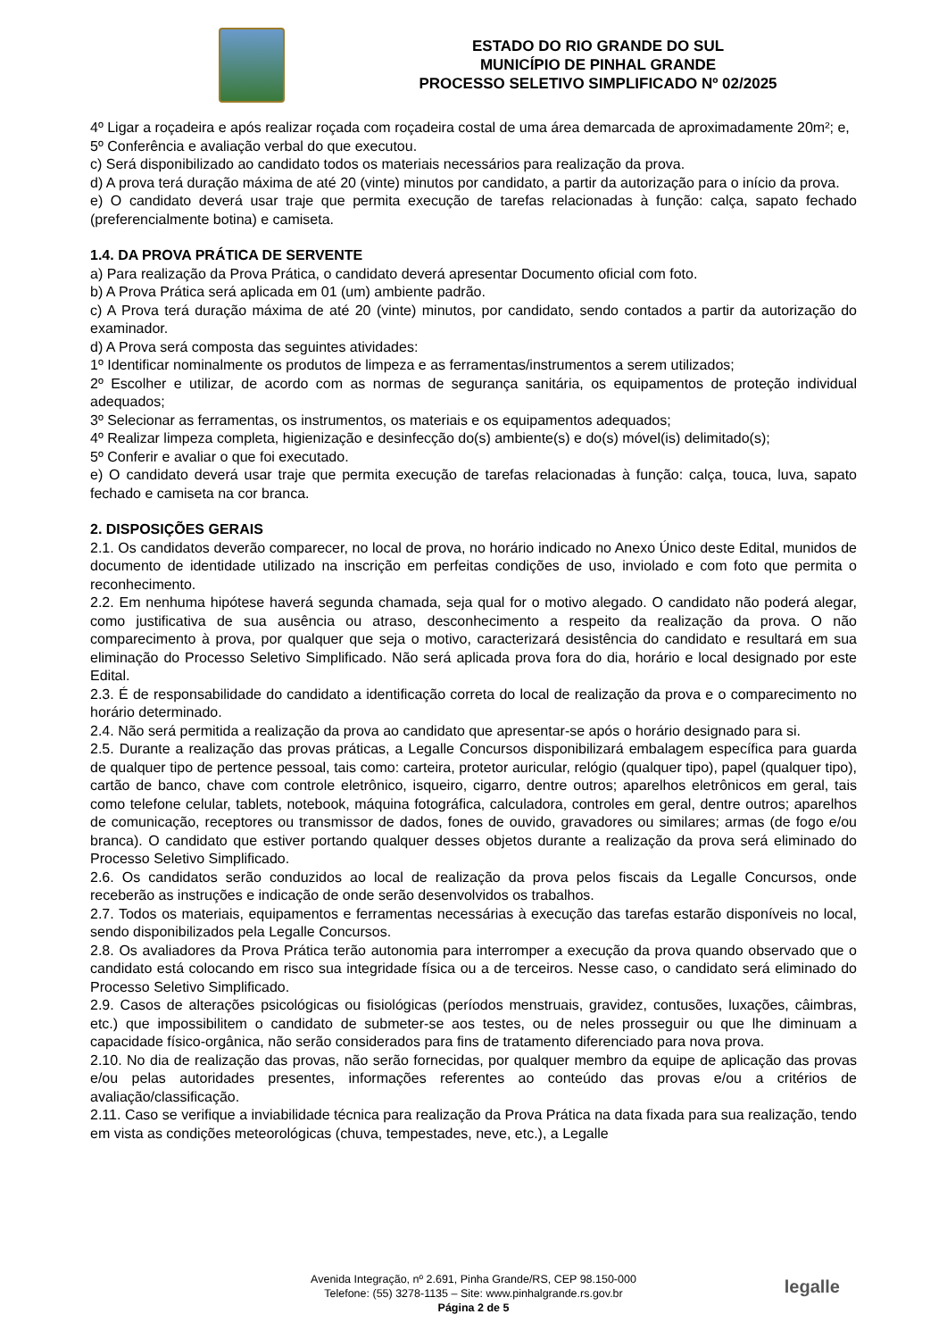ESTADO DO RIO GRANDE DO SUL
MUNICÍPIO DE PINHAL GRANDE
PROCESSO SELETIVO SIMPLIFICADO Nº 02/2025
4º Ligar a roçadeira e após realizar roçada com roçadeira costal de uma área demarcada de aproximadamente 20m²; e,
5º Conferência e avaliação verbal do que executou.
c) Será disponibilizado ao candidato todos os materiais necessários para realização da prova.
d) A prova terá duração máxima de até 20 (vinte) minutos por candidato, a partir da autorização para o início da prova.
e) O candidato deverá usar traje que permita execução de tarefas relacionadas à função: calça, sapato fechado (preferencialmente botina) e camiseta.
1.4. DA PROVA PRÁTICA DE SERVENTE
a) Para realização da Prova Prática, o candidato deverá apresentar Documento oficial com foto.
b) A Prova Prática será aplicada em 01 (um) ambiente padrão.
c) A Prova terá duração máxima de até 20 (vinte) minutos, por candidato, sendo contados a partir da autorização do examinador.
d) A Prova será composta das seguintes atividades:
1º Identificar nominalmente os produtos de limpeza e as ferramentas/instrumentos a serem utilizados;
2º Escolher e utilizar, de acordo com as normas de segurança sanitária, os equipamentos de proteção individual adequados;
3º Selecionar as ferramentas, os instrumentos, os materiais e os equipamentos adequados;
4º Realizar limpeza completa, higienização e desinfecção do(s) ambiente(s) e do(s) móvel(is) delimitado(s);
5º Conferir e avaliar o que foi executado.
e) O candidato deverá usar traje que permita execução de tarefas relacionadas à função: calça, touca, luva, sapato fechado e camiseta na cor branca.
2. DISPOSIÇÕES GERAIS
2.1. Os candidatos deverão comparecer, no local de prova, no horário indicado no Anexo Único deste Edital, munidos de documento de identidade utilizado na inscrição em perfeitas condições de uso, inviolado e com foto que permita o reconhecimento.
2.2. Em nenhuma hipótese haverá segunda chamada, seja qual for o motivo alegado. O candidato não poderá alegar, como justificativa de sua ausência ou atraso, desconhecimento a respeito da realização da prova. O não comparecimento à prova, por qualquer que seja o motivo, caracterizará desistência do candidato e resultará em sua eliminação do Processo Seletivo Simplificado. Não será aplicada prova fora do dia, horário e local designado por este Edital.
2.3. É de responsabilidade do candidato a identificação correta do local de realização da prova e o comparecimento no horário determinado.
2.4. Não será permitida a realização da prova ao candidato que apresentar-se após o horário designado para si.
2.5. Durante a realização das provas práticas, a Legalle Concursos disponibilizará embalagem específica para guarda de qualquer tipo de pertence pessoal, tais como: carteira, protetor auricular, relógio (qualquer tipo), papel (qualquer tipo), cartão de banco, chave com controle eletrônico, isqueiro, cigarro, dentre outros; aparelhos eletrônicos em geral, tais como telefone celular, tablets, notebook, máquina fotográfica, calculadora, controles em geral, dentre outros; aparelhos de comunicação, receptores ou transmissor de dados, fones de ouvido, gravadores ou similares; armas (de fogo e/ou branca). O candidato que estiver portando qualquer desses objetos durante a realização da prova será eliminado do Processo Seletivo Simplificado.
2.6. Os candidatos serão conduzidos ao local de realização da prova pelos fiscais da Legalle Concursos, onde receberão as instruções e indicação de onde serão desenvolvidos os trabalhos.
2.7. Todos os materiais, equipamentos e ferramentas necessárias à execução das tarefas estarão disponíveis no local, sendo disponibilizados pela Legalle Concursos.
2.8. Os avaliadores da Prova Prática terão autonomia para interromper a execução da prova quando observado que o candidato está colocando em risco sua integridade física ou a de terceiros. Nesse caso, o candidato será eliminado do Processo Seletivo Simplificado.
2.9. Casos de alterações psicológicas ou fisiológicas (períodos menstruais, gravidez, contusões, luxações, câimbras, etc.) que impossibilitem o candidato de submeter-se aos testes, ou de neles prosseguir ou que lhe diminuam a capacidade físico-orgânica, não serão considerados para fins de tratamento diferenciado para nova prova.
2.10. No dia de realização das provas, não serão fornecidas, por qualquer membro da equipe de aplicação das provas e/ou pelas autoridades presentes, informações referentes ao conteúdo das provas e/ou a critérios de avaliação/classificação.
2.11. Caso se verifique a inviabilidade técnica para realização da Prova Prática na data fixada para sua realização, tendo em vista as condições meteorológicas (chuva, tempestades, neve, etc.), a Legalle
Avenida Integração, nº 2.691, Pinha Grande/RS, CEP 98.150-000
Telefone: (55) 3278-1135 – Site: www.pinhalgrande.rs.gov.br
Página 2 de 5
legalle